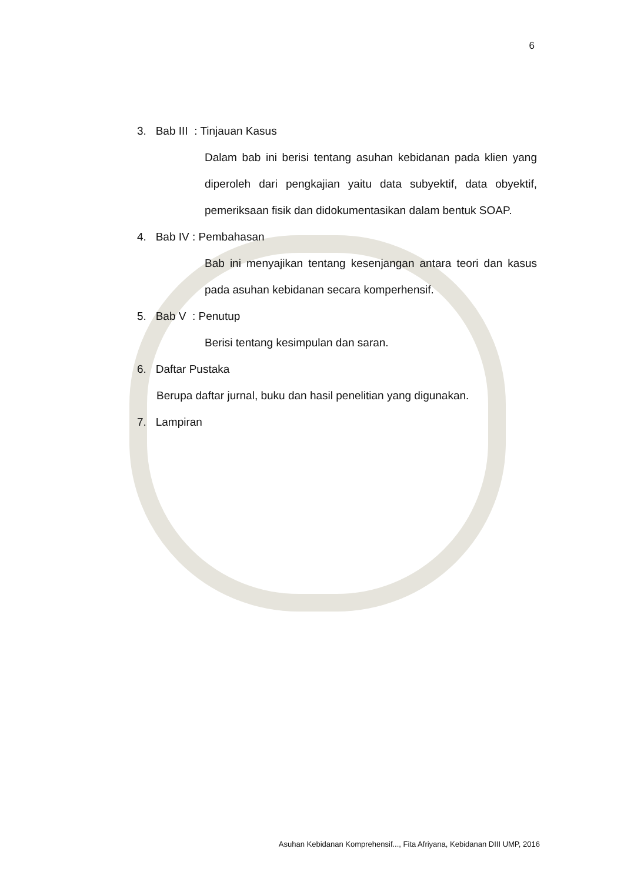6
3. Bab III : Tinjauan Kasus
Dalam bab ini berisi tentang asuhan kebidanan pada klien yang diperoleh dari pengkajian yaitu data subyektif, data obyektif, pemeriksaan fisik dan didokumentasikan dalam bentuk SOAP.
4. Bab IV : Pembahasan
Bab ini menyajikan tentang kesenjangan antara teori dan kasus pada asuhan kebidanan secara komperhensif.
5. Bab V : Penutup
Berisi tentang kesimpulan dan saran.
6. Daftar Pustaka
Berupa daftar jurnal, buku dan hasil penelitian yang digunakan.
7. Lampiran
Asuhan Kebidanan Komprehensif..., Fita Afriyana, Kebidanan DIII UMP, 2016